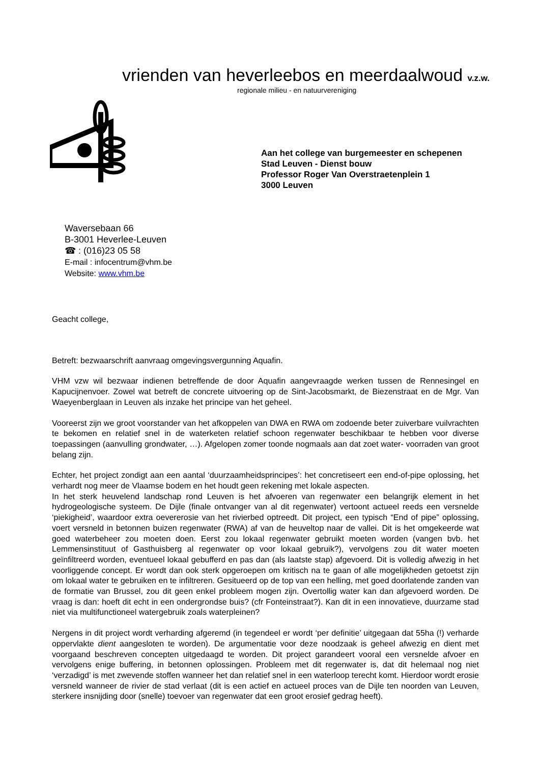vrienden van heverleebos en meerdaalwoud v.z.w.
regionale milieu - en natuurvereniging
Aan het college van burgemeester en schepenen
Stad Leuven - Dienst bouw
Professor Roger Van Overstraetenplein 1
3000 Leuven
Waversebaan 66
B-3001 Heverlee-Leuven
☎ : (016)23 05 58
E-mail : infocentrum@vhm.be
Website: www.vhm.be
Geacht college,
Betreft: bezwaarschrift aanvraag omgevingsvergunning Aquafin.
VHM vzw wil bezwaar indienen betreffende de door Aquafin aangevraagde werken tussen de Rennesingel en Kapucijnenvoer. Zowel wat betreft de concrete uitvoering op de Sint-Jacobsmarkt, de Biezenstraat en de Mgr. Van Waeyenberglaan in Leuven als inzake het principe van het geheel.
Vooreerst zijn we groot voorstander van het afkoppelen van DWA en RWA om zodoende beter zuiverbare vuilvrachten te bekomen en relatief snel in de waterketen relatief schoon regenwater beschikbaar te hebben voor diverse toepassingen (aanvulling grondwater, …). Afgelopen zomer toonde nogmaals aan dat zoet water- voorraden van groot belang zijn.
Echter, het project zondigt aan een aantal ‘duurzaamheidsprincipes’: het concretiseert een end-of-pipe oplossing, het verhardt nog meer de Vlaamse bodem en het houdt geen rekening met lokale aspecten.
In het sterk heuvelend landschap rond Leuven is het afvoeren van regenwater een belangrijk element in het hydrogeologische systeem. De Dijle (finale ontvanger van al dit regenwater) vertoont actueel reeds een versnelde ‘piekigheid’, waardoor extra oevererosie van het rivierbed optreedt. Dit project, een typisch “End of pipe” oplossing, voert versneld in betonnen buizen regenwater (RWA) af van de heuveltop naar de vallei. Dit is het omgekeerde wat goed waterbeheer zou moeten doen. Eerst zou lokaal regenwater gebruikt moeten worden (vangen bvb. het Lemmensinstituut of Gasthuisberg al regenwater op voor lokaal gebruik?), vervolgens zou dit water moeten geïnfiltreerd worden, eventueel lokaal gebufferd en pas dan (als laatste stap) afgevoerd. Dit is volledig afwezig in het voorliggende concept. Er wordt dan ook sterk opgeroepen om kritisch na te gaan of alle mogelijkheden getoetst zijn om lokaal water te gebruiken en te infiltreren. Gesitueerd op de top van een helling, met goed doorlatende zanden van de formatie van Brussel, zou dit geen enkel probleem mogen zijn. Overtollig water kan dan afgevoerd worden. De vraag is dan: hoeft dit echt in een ondergrondse buis? (cfr Fonteinstraat?). Kan dit in een innovatieve, duurzame stad niet via multifunctioneel watergebruik zoals waterpleinen?
Nergens in dit project wordt verharding afgeremd (in tegendeel er wordt ‘per definitie’ uitgegaan dat 55ha (!) verharde oppervlakte dient aangesloten te worden). De argumentatie voor deze noodzaak is geheel afwezig en dient met voorgaand beschreven concepten uitgedaagd te worden. Dit project garandeert vooral een versnelde afvoer en vervolgens enige buffering, in betonnen oplossingen. Probleem met dit regenwater is, dat dit helemaal nog niet ‘verzadigd’ is met zwevende stoffen wanneer het dan relatief snel in een waterloop terecht komt. Hierdoor wordt erosie versneld wanneer de rivier de stad verlaat (dit is een actief en actueel proces van de Dijle ten noorden van Leuven, sterkere insnijding door (snelle) toevoer van regenwater dat een groot erosief gedrag heeft).